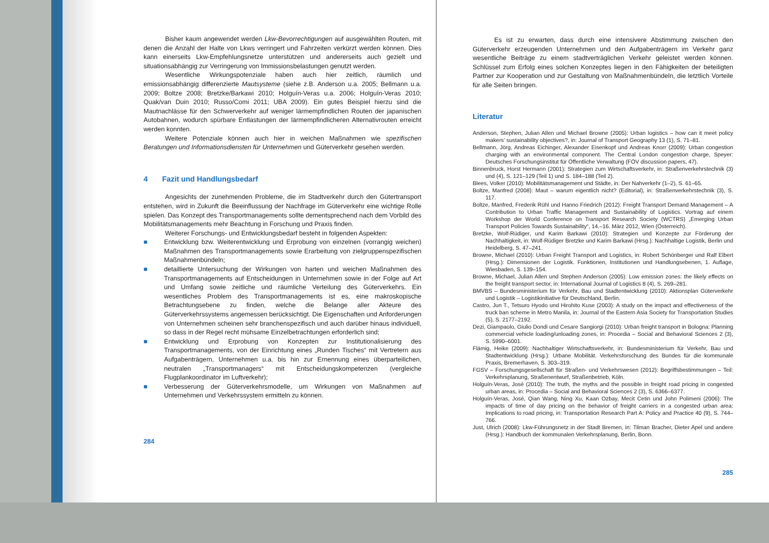Bisher kaum angewendet werden Lkw-Bevorrechtigungen auf ausgewählten Routen, mit denen die Anzahl der Halte von Lkws verringert und Fahrzeiten verkürzt werden können. Dies kann einerseits Lkw-Empfehlungsnetze unterstützen und andererseits auch gezielt und situationsabhängig zur Verringerung von Immissionsbelastungen genutzt werden.
Wesentliche Wirkungspotenziale haben auch hier zeitlich, räumlich und emissionsabhängig differenzierte Mautsysteme (siehe z.B. Anderson u.a. 2005; Bellmann u.a. 2009; Boltze 2008; Bretzke/Barkawi 2010; Holguín-Veras u.a. 2006; Holguín-Veras 2010; Quak/van Duin 2010; Russo/Comi 2011; UBA 2009). Ein gutes Beispiel hierzu sind die Mautnachlässe für den Schwerverkehr auf weniger lärmempfindlichen Routen der japanischen Autobahnen, wodurch spürbare Entlastungen der lärmempfindlicheren Alternativrouten erreicht werden konnten.
Weitere Potenziale können auch hier in weichen Maßnahmen wie spezifischen Beratungen und Informationsdiensten für Unternehmen und Güterverkehr gesehen werden.
4 Fazit und Handlungsbedarf
Angesichts der zunehmenden Probleme, die im Stadtverkehr durch den Gütertransport entstehen, wird in Zukunft die Beeinflussung der Nachfrage im Güterverkehr eine wichtige Rolle spielen. Das Konzept des Transportmanagements sollte dementsprechend nach dem Vorbild des Mobilitätsmanagements mehr Beachtung in Forschung und Praxis finden.
Weiterer Forschungs- und Entwicklungsbedarf besteht in folgenden Aspekten:
■ Entwicklung bzw. Weiterentwicklung und Erprobung von einzelnen (vorrangig weichen) Maßnahmen des Transportmanagements sowie Erarbeitung von zielgruppenspezifischen Maßnahmenbündeln;
■ detaillierte Untersuchung der Wirkungen von harten und weichen Maßnahmen des Transportmanagements auf Entscheidungen in Unternehmen sowie in der Folge auf Art und Umfang sowie zeitliche und räumliche Verteilung des Güterverkehrs. Ein wesentliches Problem des Transportmanagements ist es, eine makroskopische Betrachtungsebene zu finden, welche die Belange aller Akteure des Güterverkehrssystems angemessen berücksichtigt. Die Eigenschaften und Anforderungen von Unternehmen scheinen sehr branchenspezifisch und auch darüber hinaus individuell, so dass in der Regel recht mühsame Einzelbetrachtungen erforderlich sind;
■ Entwicklung und Erprobung von Konzepten zur Institutionalisierung des Transportmanagements, von der Einrichtung eines „Runden Tisches“ mit Vertretern aus Aufgabenträgern, Unternehmen u.a. bis hin zur Ernennung eines überparteilichen, neutralen „Transportmanagers“ mit Entscheidungskompetenzen (vergleiche Flugplankoordinator im Luftverkehr);
■ Verbesserung der Güterverkehrsmodelle, um Wirkungen von Maßnahmen auf Unternehmen und Verkehrssystem ermitteln zu können.
284
Es ist zu erwarten, dass durch eine intensivere Abstimmung zwischen den Güterverkehr erzeugenden Unternehmen und den Aufgabenträgern im Verkehr ganz wesentliche Beiträge zu einem stadtverträglichen Verkehr geleistet werden können. Schlüssel zum Erfolg eines solchen Konzeptes liegen in den Fähigkeiten der beteiligten Partner zur Kooperation und zur Gestaltung von Maßnahmenbündeln, die letztlich Vorteile für alle Seiten bringen.
Literatur
Anderson, Stephen, Julian Allen und Michael Browne (2005): Urban logistics – how can it meet policy makers’ sustainability objectives?, in: Journal of Transport Geography 13 (1), S. 71–81.
Bellmann, Jörg, Andreas Eichinger, Alexander Eisenkopf und Andreas Knorr (2009): Urban congestion charging with an environmental component. The Central London congestion charge, Speyer: Deutsches Forschungsinstitut für Öffentliche Verwaltung (FÖV discussion papers, 47).
Binnenbruck, Horst Hermann (2001): Strategien zum Wirtschaftsverkehr, in: Straßenverkehrstechnik (3) und (4), S. 121–129 (Teil 1) und S. 184–188 (Teil 2).
Blees, Volker (2010): Mobilitätsmanagement und Städte, in: Der Nahverkehr (1–2), S. 61–65.
Boltze, Manfred (2008): Maut – warum eigentlich nicht? (Editorial), in: Straßenverkehrstechnik (3), S. 117.
Boltze, Manfred, Frederik Rühl und Hanno Friedrich (2012): Freight Transport Demand Management – A Contribution to Urban Traffic Management and Sustainability of Logistics. Vortrag auf einem Workshop der World Conference on Transport Research Society (WCTRS) „Emerging Urban Transport Policies Towards Sustainability“, 14.–16. März 2012, Wien (Österreich).
Bretzke, Wolf-Rüdiger, und Karim Barkawi (2010): Strategien und Konzepte zur Förderung der Nachhaltigkeit, in: Wolf-Rüdiger Bretzke und Karim Barkawi (Hrsg.): Nachhaltige Logistik, Berlin und Heidelberg, S. 47–241.
Browne, Michael (2010): Urban Freight Transport and Logistics, in: Robert Schönberger und Ralf Elbert (Hrsg.): Dimensionen der Logistik. Funktionen, Institutionen und Handlungsebenen, 1. Auflage, Wiesbaden, S. 139–154.
Browne, Michael, Julian Allen und Stephen Anderson (2005): Low emission zones: the likely effects on the freight transport sector, in: International Journal of Logistics 8 (4), S. 269–281.
BMVBS – Bundesministerium für Verkehr, Bau und Stadtentwicklung (2010): Aktionsplan Güterverkehr und Logistik – Logistikinitiative für Deutschland, Berlin.
Castro, Jun T., Tetsuro Hyodo und Hirohito Kuse (2003): A study on the impact and effectiveness of the truck ban scheme in Metro Manila, in: Journal of the Eastern Asia Society for Transportation Studies (5), S. 2177–2192.
Dezi, Giampaolo, Giulio Dondi und Cesare Sangiorgi (2010): Urban freight transport in Bologna: Planning commercial vehicle loading/unloading zones, in: Procedia – Social and Behavioral Sciences 2 (3), S. 5990–6001.
Flämig, Heike (2009): Nachhaltiger Wirtschaftsverkehr, in: Bundesministerium für Verkehr, Bau und Stadtentwicklung (Hrsg.): Urbane Mobilität. Verkehrsforschung des Bundes für die kommunale Praxis, Bremerhaven, S. 303–319.
FGSV – Forschungsgesellschaft für Straßen- und Verkehrswesen (2012): Begriffsbestimmungen – Teil: Verkehrsplanung, Straßenentwurf, Straßenbetrieb, Köln.
Holguín-Veras, José (2010): The truth, the myths and the possible in freight road pricing in congested urban areas, in: Procedia – Social and Behavioral Sciences 2 (3), S. 6366–6377.
Holguín-Veras, José, Qian Wang, Ning Xu, Kaan Ozbay, Mecit Cetin und John Polimeni (2006): The impacts of time of day pricing on the behavior of freight carriers in a congested urban area: Implications to road pricing, in: Transportation Research Part A: Policy and Practice 40 (9), S. 744–766.
Just, Ulrich (2008): Lkw-Führungsnetz in der Stadt Bremen, in: Tilman Bracher, Dieter Apel und andere (Hrsg.): Handbuch der kommunalen Verkehrsplanung, Berlin, Bonn.
285